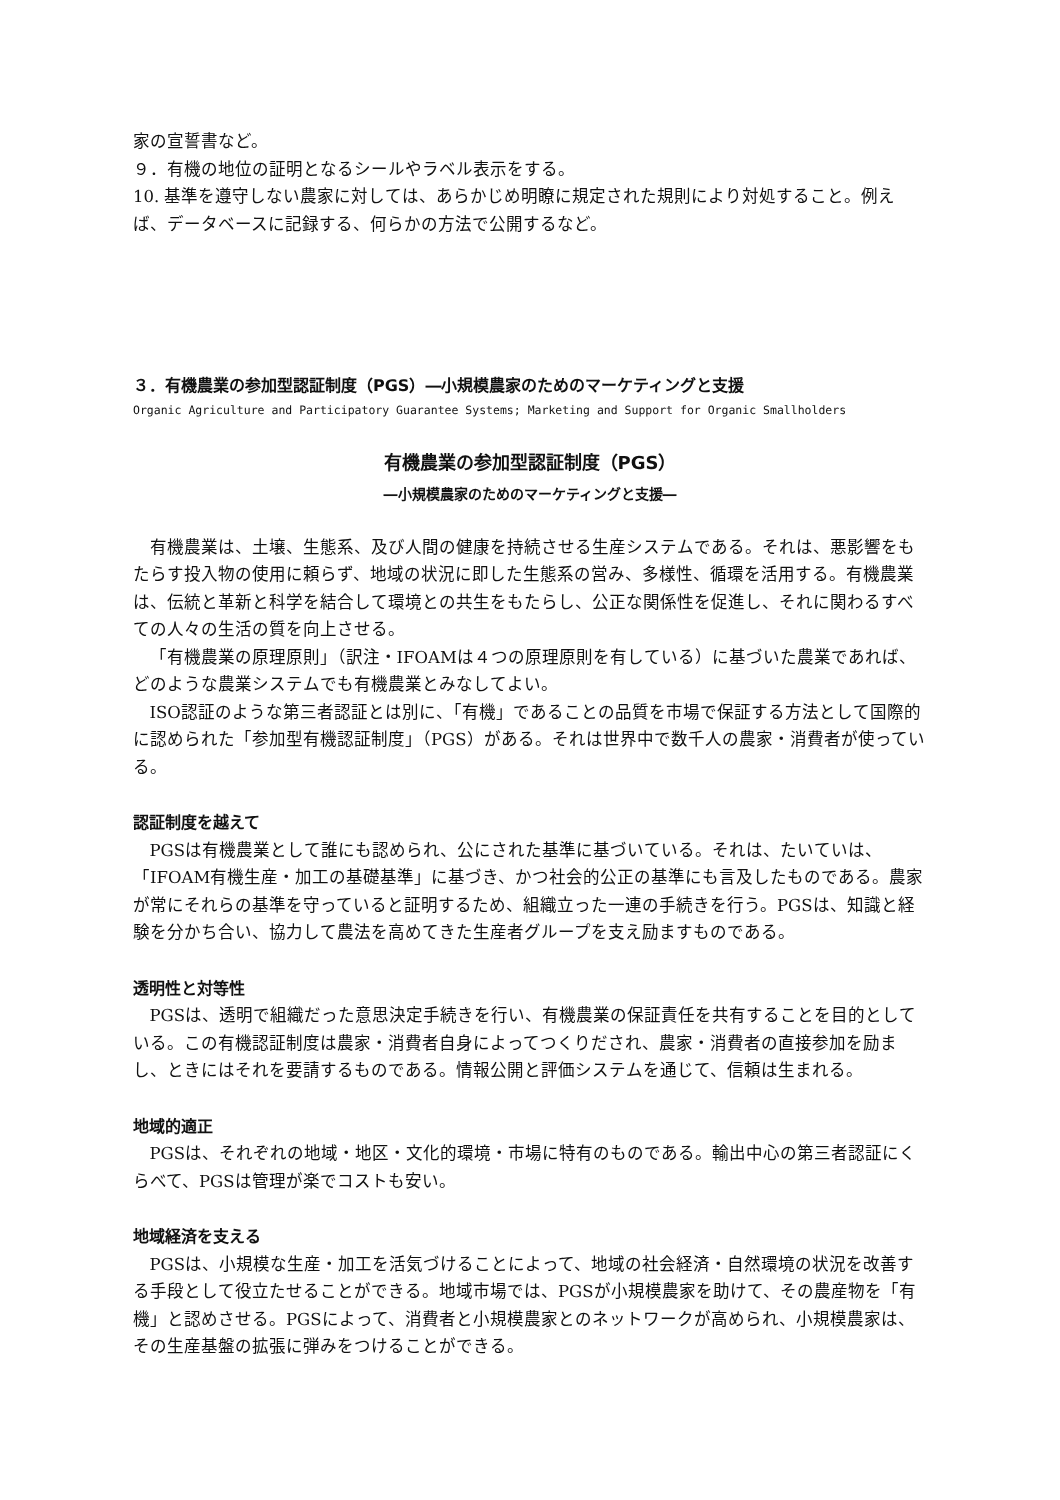家の宣誓書など。
９．有機の地位の証明となるシールやラベル表示をする。
10. 基準を遵守しない農家に対しては、あらかじめ明瞭に規定された規則により対処すること。例えば、データベースに記録する、何らかの方法で公開するなど。
３．有機農業の参加型認証制度（PGS）―小規模農家のためのマーケティングと支援
Organic Agriculture and Participatory Guarantee Systems; Marketing and Support for Organic Smallholders
有機農業の参加型認証制度（PGS）
―小規模農家のためのマーケティングと支援―
有機農業は、土壌、生態系、及び人間の健康を持続させる生産システムである。それは、悪影響をもたらす投入物の使用に頼らず、地域の状況に即した生態系の営み、多様性、循環を活用する。有機農業は、伝統と革新と科学を結合して環境との共生をもたらし、公正な関係性を促進し、それに関わるすべての人々の生活の質を向上させる。
「有機農業の原理原則」（訳注・IFOAMは４つの原理原則を有している）に基づいた農業であれば、どのような農業システムでも有機農業とみなしてよい。
ISO認証のような第三者認証とは別に、「有機」であることの品質を市場で保証する方法として国際的に認められた「参加型有機認証制度」（PGS）がある。それは世界中で数千人の農家・消費者が使っている。
認証制度を越えて
PGSは有機農業として誰にも認められ、公にされた基準に基づいている。それは、たいていは、「IFOAM有機生産・加工の基礎基準」に基づき、かつ社会的公正の基準にも言及したものである。農家が常にそれらの基準を守っていると証明するため、組織立った一連の手続きを行う。PGSは、知識と経験を分かち合い、協力して農法を高めてきた生産者グループを支え励ますものである。
透明性と対等性
PGSは、透明で組織だった意思決定手続きを行い、有機農業の保証責任を共有することを目的としている。この有機認証制度は農家・消費者自身によってつくりだされ、農家・消費者の直接参加を励まし、ときにはそれを要請するものである。情報公開と評価システムを通じて、信頼は生まれる。
地域的適正
PGSは、それぞれの地域・地区・文化的環境・市場に特有のものである。輸出中心の第三者認証にくらべて、PGSは管理が楽でコストも安い。
地域経済を支える
PGSは、小規模な生産・加工を活気づけることによって、地域の社会経済・自然環境の状況を改善する手段として役立たせることができる。地域市場では、PGSが小規模農家を助けて、その農産物を「有機」と認めさせる。PGSによって、消費者と小規模農家とのネットワークが高められ、小規模農家は、その生産基盤の拡張に弾みをつけることができる。